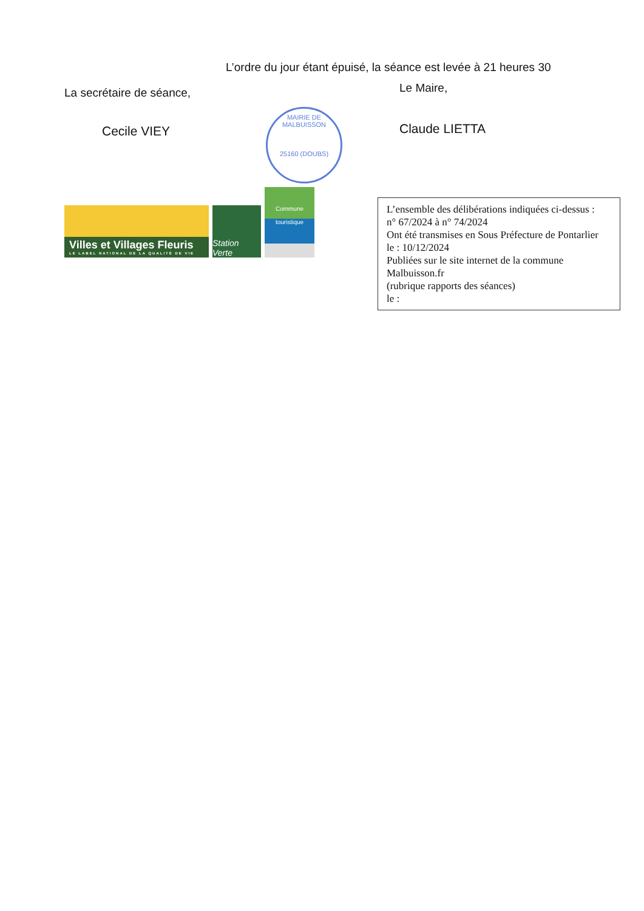L’ordre du jour étant épuisé, la séance est levée à 21 heures 30
La secrétaire de séance,
Cecile VIEY
Villes et Villages Fleuris
LE LABEL NATIONAL DE LA QUALITÉ DE VIE
Station Verte
Commune
touristique
Le Maire,
Claude LIETTA
MAIRIE DE MALBUISSON
25160 (DOUBS)
L’ensemble des délibérations indiquées ci-dessus :
n° 67/2024 à n° 74/2024
Ont été transmises en Sous Préfecture de Pontarlier
le : 10/12/2024
Publiées sur le site internet de la commune
Malbuisson.fr
(rubrique rapports des séances)
le :